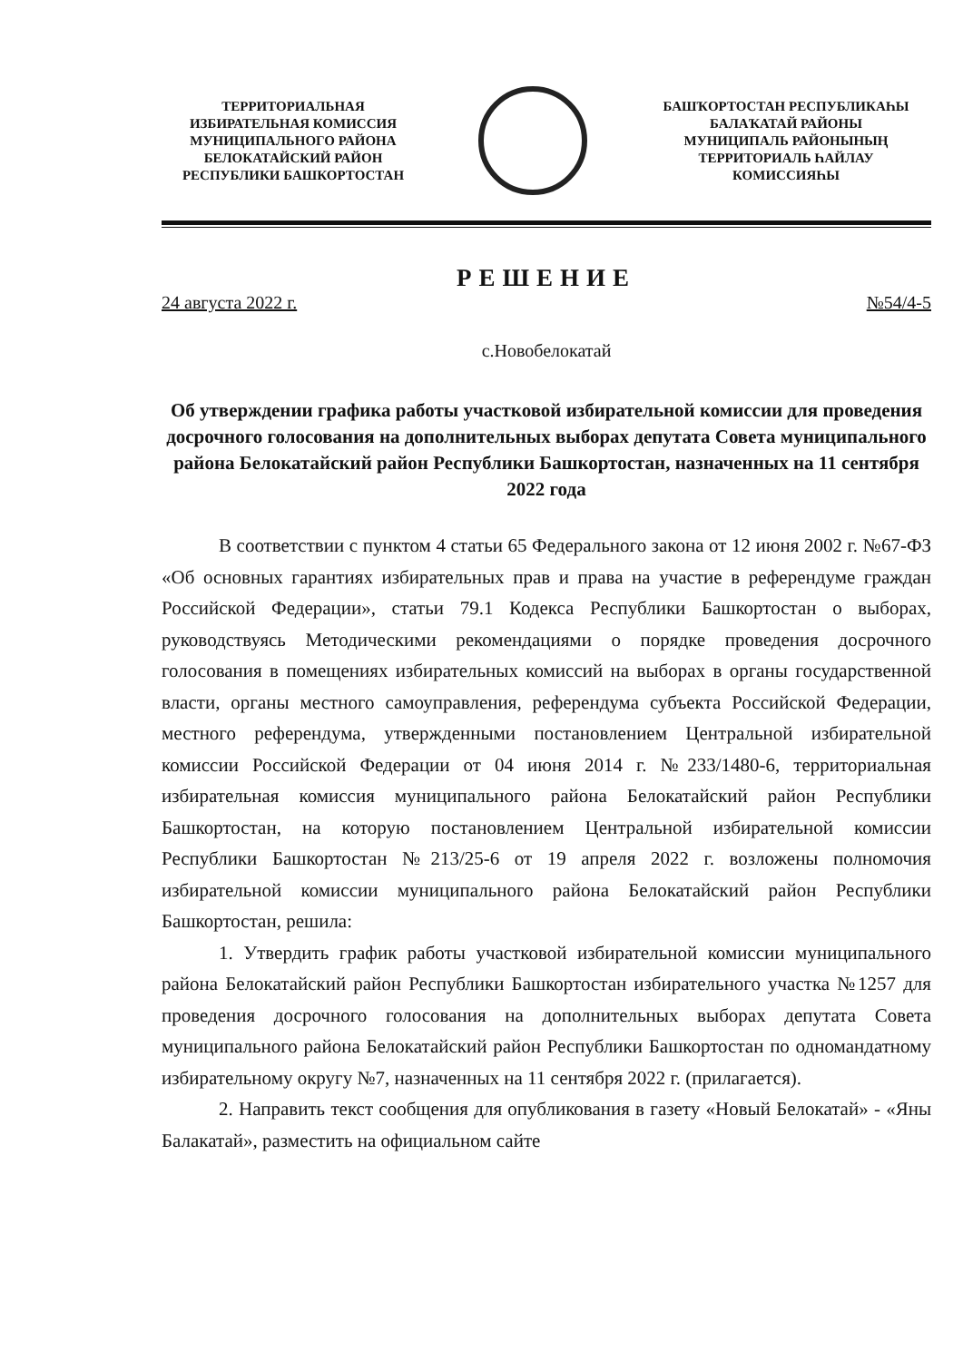ТЕРРИТОРИАЛЬНАЯ
ИЗБИРАТЕЛЬНАЯ КОМИССИЯ
МУНИЦИПАЛЬНОГО РАЙОНА
БЕЛОКАТАЙСКИЙ РАЙОН
РЕСПУБЛИКИ БАШКОРТОСТАН
БАШҠОРТОСТАН РЕСПУБЛИКАҺЫ
БАЛАҠАТАЙ РАЙОНЫ
МУНИЦИПАЛЬ РАЙОНЫНЫҢ
ТЕРРИТОРИАЛЬ ҺАЙЛАУ
КОМИССИЯҺЫ
РЕШЕНИЕ
24 августа 2022 г. №54/4-5
с.Новобелокатай
Об утверждении графика работы участковой избирательной комиссии для проведения досрочного голосования на дополнительных выборах депутата Совета муниципального района Белокатайский район Республики Башкортостан, назначенных на 11 сентября 2022 года
В соответствии с пунктом 4 статьи 65 Федерального закона от 12 июня 2002 г. №67-ФЗ «Об основных гарантиях избирательных прав и права на участие в референдуме граждан Российской Федерации», статьи 79.1 Кодекса Республики Башкортостан о выборах, руководствуясь Методическими рекомендациями о порядке проведения досрочного голосования в помещениях избирательных комиссий на выборах в органы государственной власти, органы местного самоуправления, референдума субъекта Российской Федерации, местного референдума, утвержденными постановлением Центральной избирательной комиссии Российской Федерации от 04 июня 2014 г. №233/1480-6, территориальная избирательная комиссия муниципального района Белокатайский район Республики Башкортостан, на которую постановлением Центральной избирательной комиссии Республики Башкортостан №213/25-6 от 19 апреля 2022 г. возложены полномочия избирательной комиссии муниципального района Белокатайский район Республики Башкортостан, решила:
1. Утвердить график работы участковой избирательной комиссии муниципального района Белокатайский район Республики Башкортостан избирательного участка №1257 для проведения досрочного голосования на дополнительных выборах депутата Совета муниципального района Белокатайский район Республики Башкортостан по одномандатному избирательному округу №7, назначенных на 11 сентября 2022 г. (прилагается).
2. Направить текст сообщения для опубликования в газету «Новый Белокатай» - «Яны Балакатай», разместить на официальном сайте